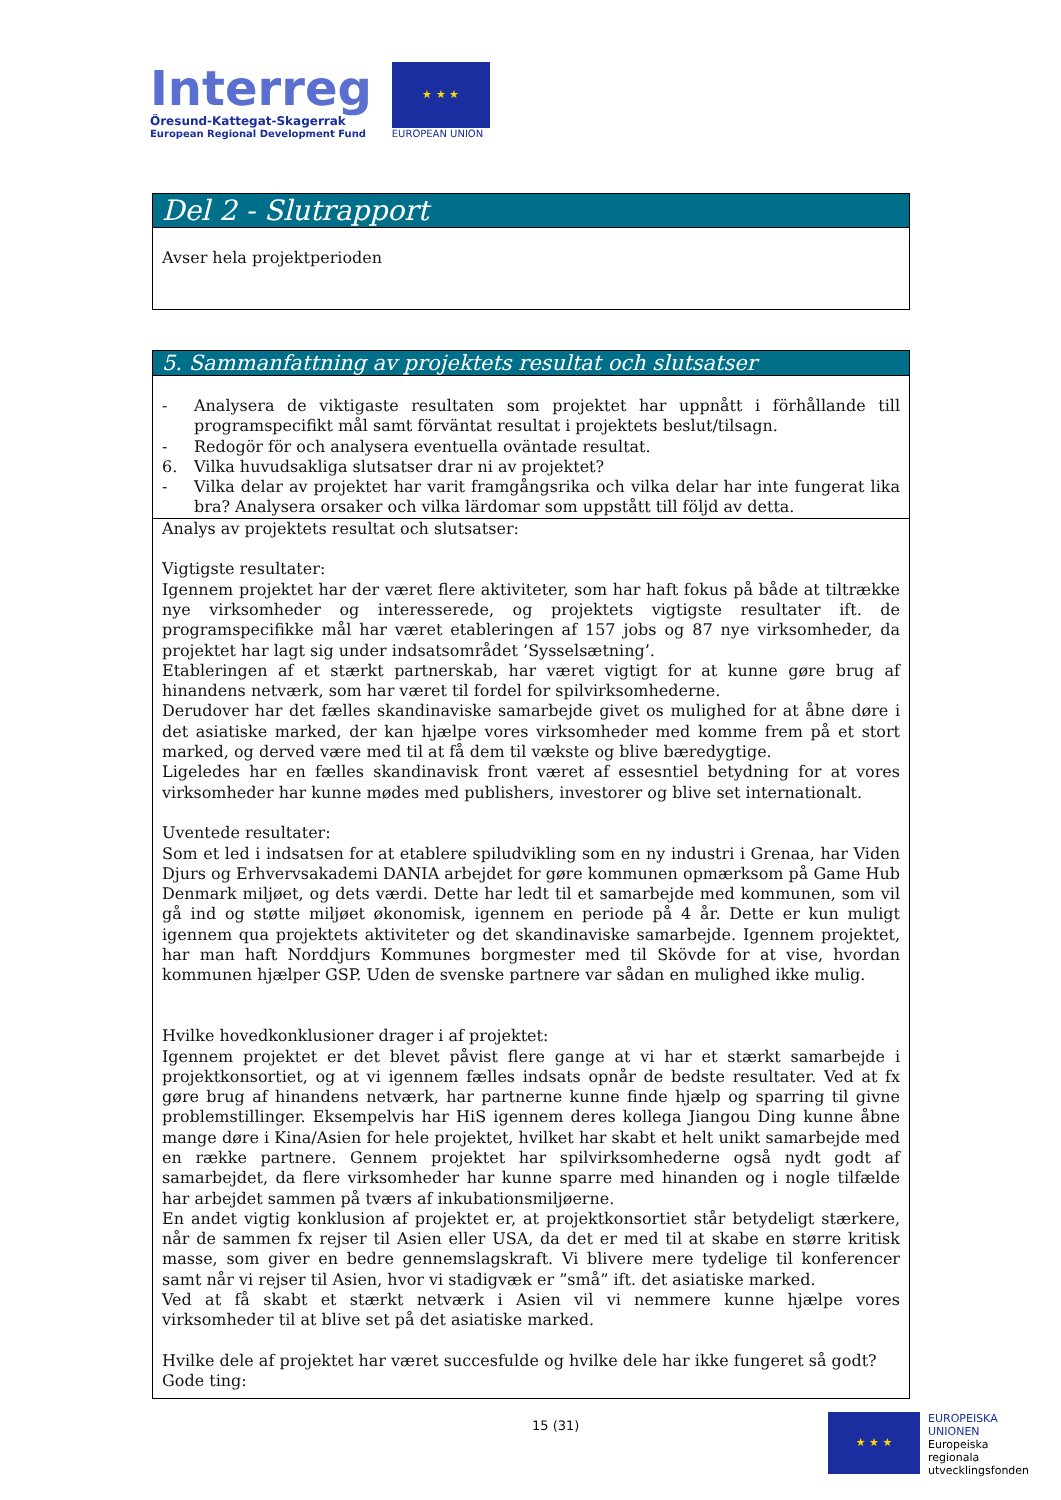Interreg
Öresund-Kattegat-Skagerrak
European Regional Development Fund
★ ★ ★
EUROPEAN UNION
Del 2 - Slutrapport
Avser hela projektperioden
5. Sammanfattning av projektets resultat och slutsatser
- Analysera de viktigaste resultaten som projektet har uppnått i förhållande till programspecifikt mål samt förväntat resultat i projektets beslut/tilsagn.
- Redogör för och analysera eventuella oväntade resultat.
6. Vilka huvudsakliga slutsatser drar ni av projektet?
- Vilka delar av projektet har varit framgångsrika och vilka delar har inte fungerat lika bra? Analysera orsaker och vilka lärdomar som uppstått till följd av detta.
Analys av projektets resultat och slutsatser:
Vigtigste resultater:
Igennem projektet har der været flere aktiviteter, som har haft fokus på både at tiltrække nye virksomheder og interesserede, og projektets vigtigste resultater ift. de programspecifikke mål har været etableringen af 157 jobs og 87 nye virksomheder, da projektet har lagt sig under indsatsområdet ’Sysselsætning’.
Etableringen af et stærkt partnerskab, har været vigtigt for at kunne gøre brug af hinandens netværk, som har været til fordel for spilvirksomhederne.
Derudover har det fælles skandinaviske samarbejde givet os mulighed for at åbne døre i det asiatiske marked, der kan hjælpe vores virksomheder med komme frem på et stort marked, og derved være med til at få dem til vækste og blive bæredygtige.
Ligeledes har en fælles skandinavisk front været af essesntiel betydning for at vores virksomheder har kunne mødes med publishers, investorer og blive set internationalt.
Uventede resultater:
Som et led i indsatsen for at etablere spiludvikling som en ny industri i Grenaa, har Viden Djurs og Erhvervsakademi DANIA arbejdet for gøre kommunen opmærksom på Game Hub Denmark miljøet, og dets værdi. Dette har ledt til et samarbejde med kommunen, som vil gå ind og støtte miljøet økonomisk, igennem en periode på 4 år. Dette er kun muligt igennem qua projektets aktiviteter og det skandinaviske samarbejde. Igennem projektet, har man haft Norddjurs Kommunes borgmester med til Skövde for at vise, hvordan kommunen hjælper GSP. Uden de svenske partnere var sådan en mulighed ikke mulig.
Hvilke hovedkonklusioner drager i af projektet:
Igennem projektet er det blevet påvist flere gange at vi har et stærkt samarbejde i projektkonsortiet, og at vi igennem fælles indsats opnår de bedste resultater. Ved at fx gøre brug af hinandens netværk, har partnerne kunne finde hjælp og sparring til givne problemstillinger. Eksempelvis har HiS igennem deres kollega Jiangou Ding kunne åbne mange døre i Kina/Asien for hele projektet, hvilket har skabt et helt unikt samarbejde med en række partnere. Gennem projektet har spilvirksomhederne også nydt godt af samarbejdet, da flere virksomheder har kunne sparre med hinanden og i nogle tilfælde har arbejdet sammen på tværs af inkubationsmiljøerne.
En andet vigtig konklusion af projektet er, at projektkonsortiet står betydeligt stærkere, når de sammen fx rejser til Asien eller USA, da det er med til at skabe en større kritisk masse, som giver en bedre gennemslagskraft. Vi blivere mere tydelige til konferencer samt når vi rejser til Asien, hvor vi stadigvæk er ”små” ift. det asiatiske marked.
Ved at få skabt et stærkt netværk i Asien vil vi nemmere kunne hjælpe vores virksomheder til at blive set på det asiatiske marked.
Hvilke dele af projektet har været succesfulde og hvilke dele har ikke fungeret så godt?
Gode ting:
15 (31)
★ ★ ★
EUROPEISKA
UNIONEN
Europeiska
regionala
utvecklingsfonden